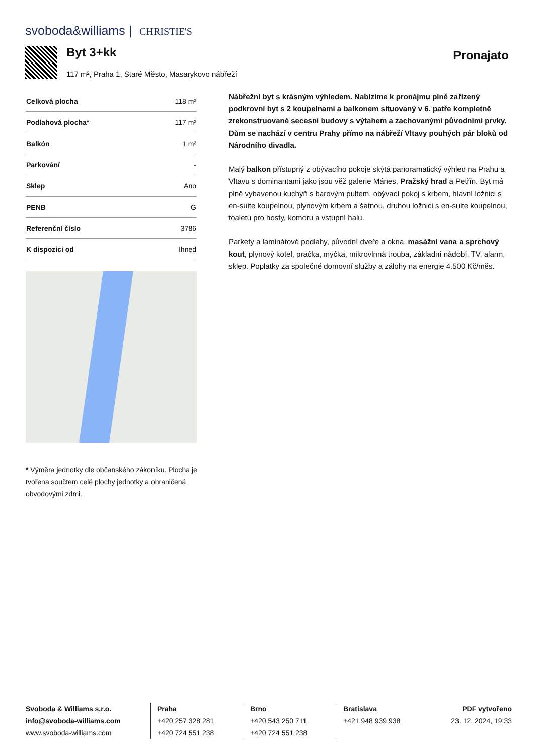svoboda&williams | CHRISTIE'S
Byt 3+kk
117 m², Praha 1, Staré Město, Masarykovo nábřeží
Pronajato
| Celková plocha | 118 m² |
| Podlahová plocha* | 117 m² |
| Balkón | 1 m² |
| Parkování | - |
| Sklep | Ano |
| PENB | G |
| Referenční číslo | 3786 |
| K dispozici od | Ihned |
* Výměra jednotky dle občanského zákoníku. Plocha je tvořena součtem celé plochy jednotky a ohraničená obvodovými zdmi.
Nábřežní byt s krásným výhledem. Nabízíme k pronájmu plně zařízený podkrovní byt s 2 koupelnami a balkonem situovaný v 6. patře kompletně zrekonstruované secesní budovy s výtahem a zachovanými původními prvky. Dům se nachází v centru Prahy přímo na nábřeží Vltavy pouhých pár bloků od Národního divadla.
Malý balkon přístupný z obývacího pokoje skýtá panoramatický výhled na Prahu a Vltavu s dominantami jako jsou věž galerie Mánes, Pražský hrad a Petřín. Byt má plně vybavenou kuchyň s barovým pultem, obývací pokoj s krbem, hlavní ložnici s en-suite koupelnou, plynovým krbem a šatnou, druhou ložnici s en-suite koupelnou, toaletu pro hosty, komoru a vstupní halu.
Parkety a laminátové podlahy, původní dveře a okna, masážní vana a sprchový kout, plynový kotel, pračka, myčka, mikrovlnná trouba, základní nádobí, TV, alarm, sklep. Poplatky za společné domovní služby a zálohy na energie 4.500 Kč/měs.
Svoboda & Williams s.r.o.
info@svoboda-williams.com
www.svoboda-williams.com
Praha
+420 257 328 281
+420 724 551 238
Brno
+420 543 250 711
+420 724 551 238
Bratislava
+421 948 939 938
PDF vytvořeno
23. 12. 2024, 19:33